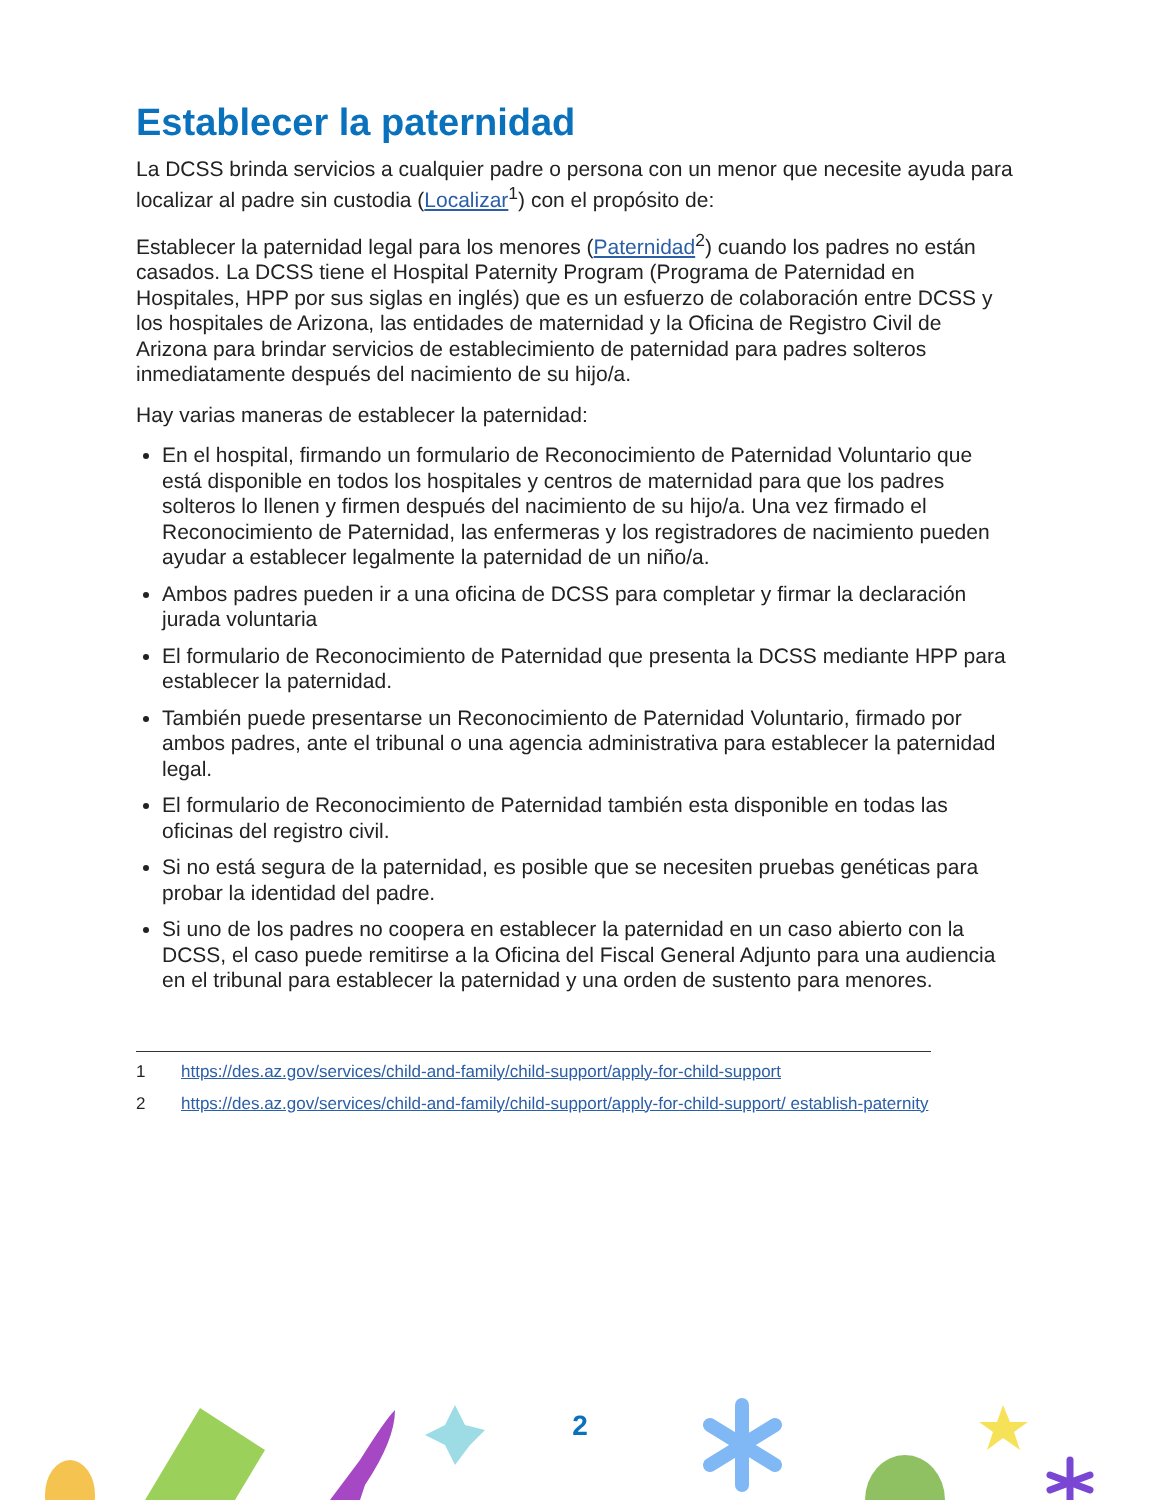Establecer la paternidad
La DCSS brinda servicios a cualquier padre o persona con un menor que necesite ayuda para localizar al padre sin custodia (Localizar<sup>1</sup>) con el propósito de:
Establecer la paternidad legal para los menores (Paternidad<sup>2</sup>) cuando los padres no están casados. La DCSS tiene el Hospital Paternity Program (Programa de Paternidad en Hospitales, HPP por sus siglas en inglés) que es un esfuerzo de colaboración entre DCSS y los hospitales de Arizona, las entidades de maternidad y la Oficina de Registro Civil de Arizona para brindar servicios de establecimiento de paternidad para padres solteros inmediatamente después del nacimiento de su hijo/a.
Hay varias maneras de establecer la paternidad:
En el hospital, firmando un formulario de Reconocimiento de Paternidad Voluntario que está disponible en todos los hospitales y centros de maternidad para que los padres solteros lo llenen y firmen después del nacimiento de su hijo/a. Una vez firmado el Reconocimiento de Paternidad, las enfermeras y los registradores de nacimiento pueden ayudar a establecer legalmente la paternidad de un niño/a.
Ambos padres pueden ir a una oficina de DCSS para completar y firmar la declaración jurada voluntaria
El formulario de Reconocimiento de Paternidad que presenta la DCSS mediante HPP para establecer la paternidad.
También puede presentarse un Reconocimiento de Paternidad Voluntario, firmado por ambos padres, ante el tribunal o una agencia administrativa para establecer la paternidad legal.
El formulario de Reconocimiento de Paternidad también esta disponible en todas las oficinas del registro civil.
Si no está segura de la paternidad, es posible que se necesiten pruebas genéticas para probar la identidad del padre.
Si uno de los padres no coopera en establecer la paternidad en un caso abierto con la DCSS, el caso puede remitirse a la Oficina del Fiscal General Adjunto para una audiencia en el tribunal para establecer la paternidad y una orden de sustento para menores.
1 https://des.az.gov/services/child-and-family/child-support/apply-for-child-support
2 https://des.az.gov/services/child-and-family/child-support/apply-for-child-support/ establish-paternity
2